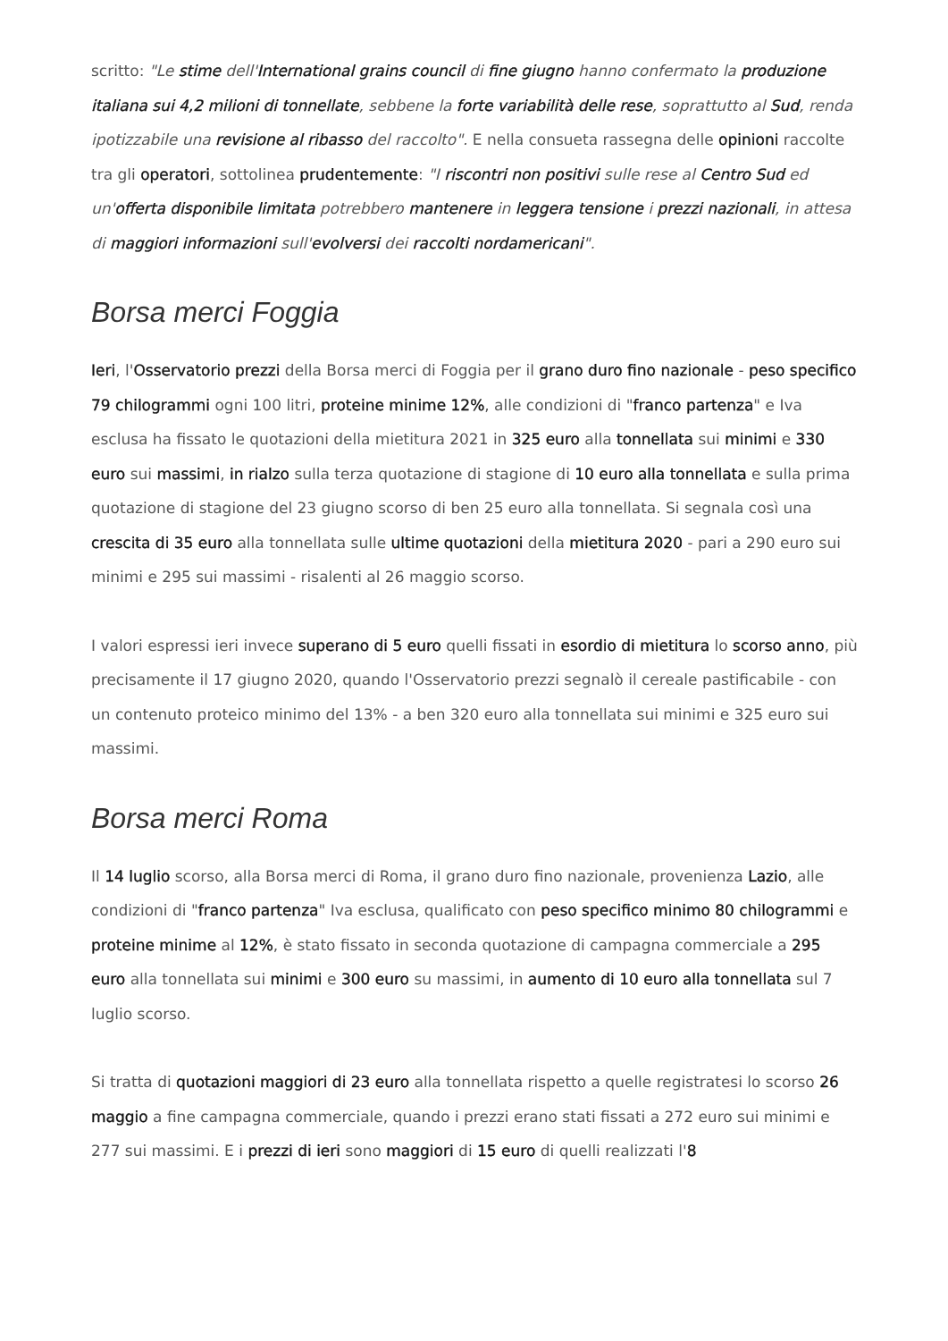scritto: "Le stime dell'International grains council di fine giugno hanno confermato la produzione italiana sui 4,2 milioni di tonnellate, sebbene la forte variabilità delle rese, soprattutto al Sud, renda ipotizzabile una revisione al ribasso del raccolto". E nella consueta rassegna delle opinioni raccolte tra gli operatori, sottolinea prudentemente: "I riscontri non positivi sulle rese al Centro Sud ed un'offerta disponibile limitata potrebbero mantenere in leggera tensione i prezzi nazionali, in attesa di maggiori informazioni sull'evolversi dei raccolti nordamericani".
Borsa merci Foggia
Ieri, l'Osservatorio prezzi della Borsa merci di Foggia per il grano duro fino nazionale - peso specifico 79 chilogrammi ogni 100 litri, proteine minime 12%, alle condizioni di "franco partenza" e Iva esclusa ha fissato le quotazioni della mietitura 2021 in 325 euro alla tonnellata sui minimi e 330 euro sui massimi, in rialzo sulla terza quotazione di stagione di 10 euro alla tonnellata e sulla prima quotazione di stagione del 23 giugno scorso di ben 25 euro alla tonnellata. Si segnala così una crescita di 35 euro alla tonnellata sulle ultime quotazioni della mietitura 2020 - pari a 290 euro sui minimi e 295 sui massimi - risalenti al 26 maggio scorso.
I valori espressi ieri invece superano di 5 euro quelli fissati in esordio di mietitura lo scorso anno, più precisamente il 17 giugno 2020, quando l'Osservatorio prezzi segnalò il cereale pastificabile - con un contenuto proteico minimo del 13% - a ben 320 euro alla tonnellata sui minimi e 325 euro sui massimi.
Borsa merci Roma
Il 14 luglio scorso, alla Borsa merci di Roma, il grano duro fino nazionale, provenienza Lazio, alle condizioni di "franco partenza" Iva esclusa, qualificato con peso specifico minimo 80 chilogrammi e proteine minime al 12%, è stato fissato in seconda quotazione di campagna commerciale a 295 euro alla tonnellata sui minimi e 300 euro su massimi, in aumento di 10 euro alla tonnellata sul 7 luglio scorso.
Si tratta di quotazioni maggiori di 23 euro alla tonnellata rispetto a quelle registratesi lo scorso 26 maggio a fine campagna commerciale, quando i prezzi erano stati fissati a 272 euro sui minimi e 277 sui massimi. E i prezzi di ieri sono maggiori di 15 euro di quelli realizzati l'8